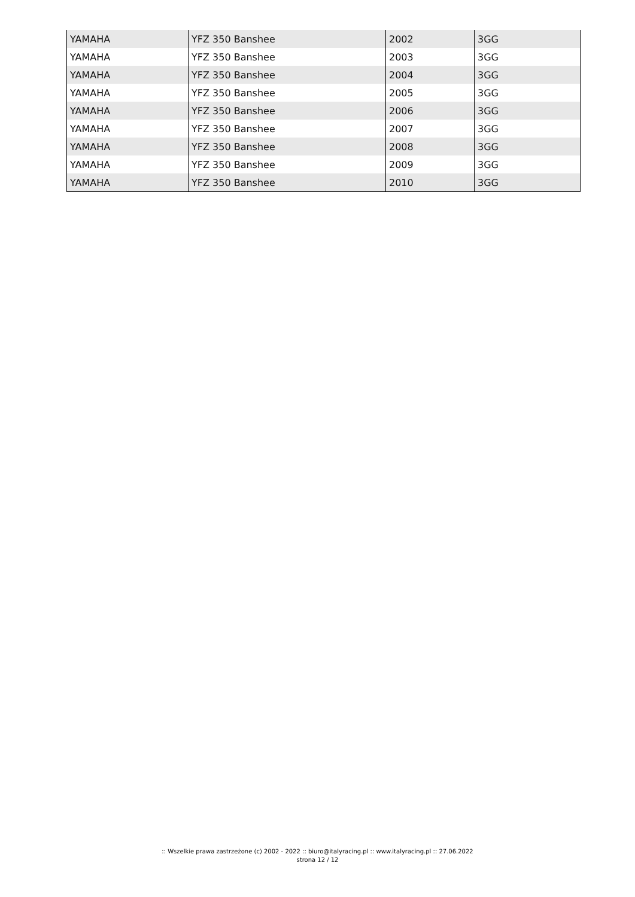| YAMAHA | YFZ 350 Banshee | 2002 | 3GG |
| YAMAHA | YFZ 350 Banshee | 2003 | 3GG |
| YAMAHA | YFZ 350 Banshee | 2004 | 3GG |
| YAMAHA | YFZ 350 Banshee | 2005 | 3GG |
| YAMAHA | YFZ 350 Banshee | 2006 | 3GG |
| YAMAHA | YFZ 350 Banshee | 2007 | 3GG |
| YAMAHA | YFZ 350 Banshee | 2008 | 3GG |
| YAMAHA | YFZ 350 Banshee | 2009 | 3GG |
| YAMAHA | YFZ 350 Banshee | 2010 | 3GG |
:: Wszelkie prawa zastrzeżone (c) 2002 - 2022 :: biuro@italyracing.pl :: www.italyracing.pl :: 27.06.2022
strona 12 / 12